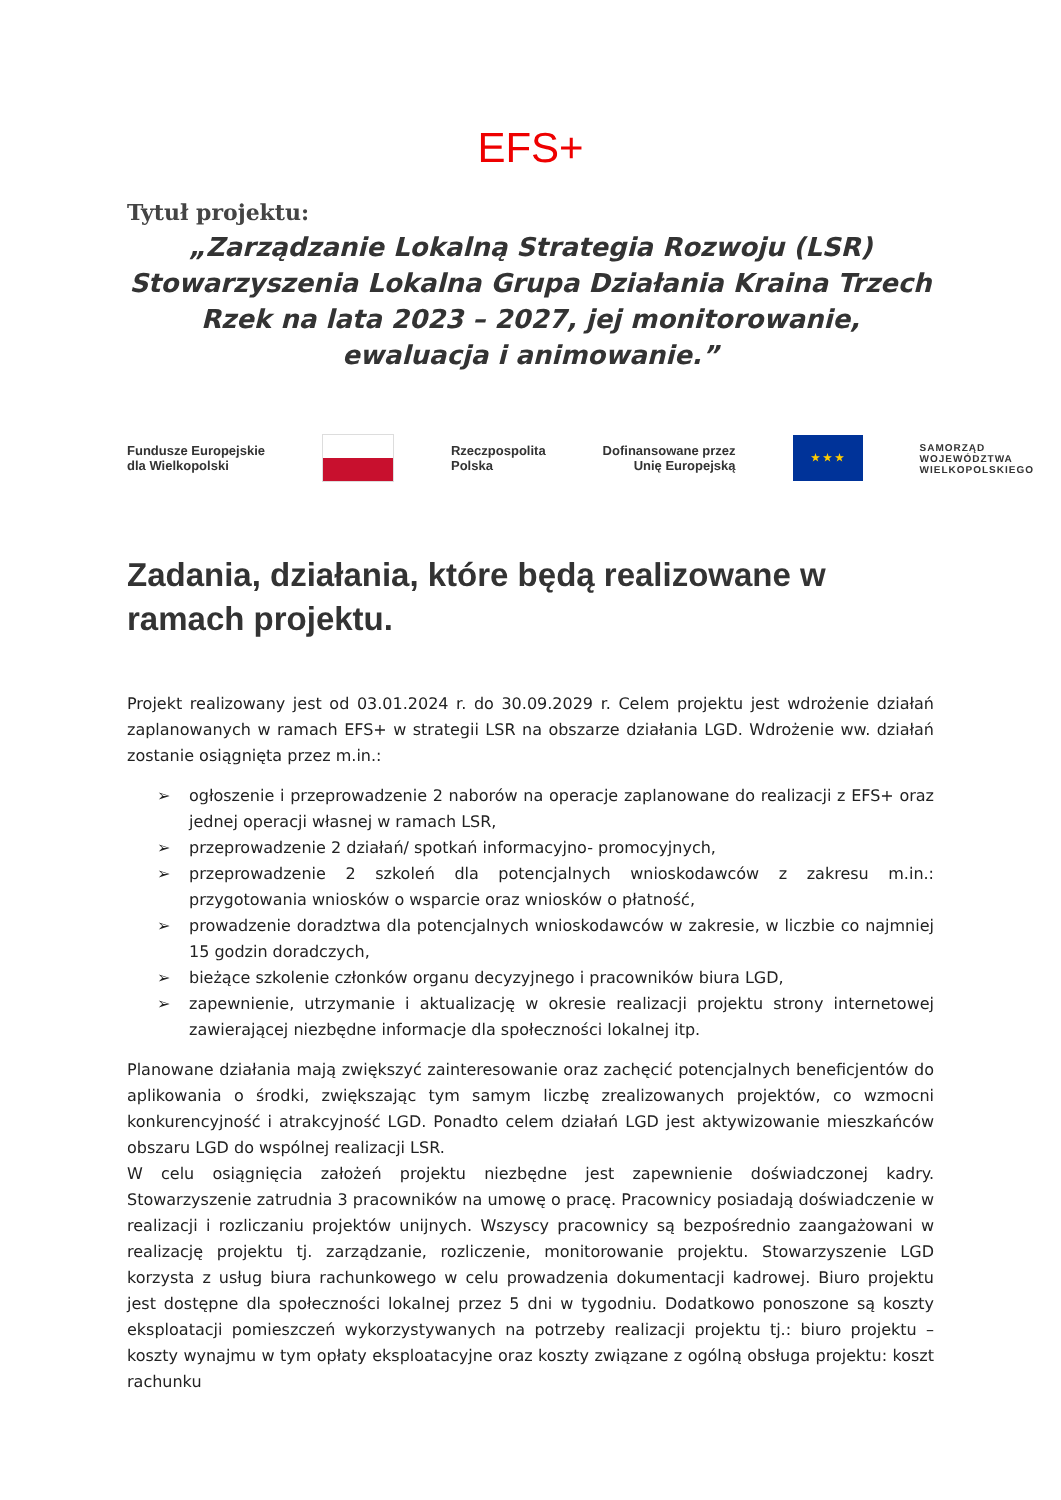EFS+
Tytuł projektu:
„Zarządzanie Lokalną Strategia Rozwoju (LSR) Stowarzyszenia Lokalna Grupa Działania Kraina Trzech Rzek na lata 2023 – 2027, jej monitorowanie, ewaluacja i animowanie.”
Fundusze Europejskie
dla Wielkopolski
Rzeczpospolita
Polska
Dofinansowane przez
Unię Europejską
★ ★ ★
SAMORZĄD
WOJEWÓDZTWA
WIELKOPOLSKIEGO
Zadania, działania, które będą realizowane w ramach projektu.
Projekt realizowany jest od 03.01.2024 r. do 30.09.2029 r. Celem projektu jest wdrożenie działań zaplanowanych w ramach EFS+ w strategii LSR na obszarze działania LGD. Wdrożenie ww. działań zostanie osiągnięta przez m.in.:
➢ ogłoszenie i przeprowadzenie 2 naborów na operacje zaplanowane do realizacji z EFS+ oraz jednej operacji własnej w ramach LSR,
➢ przeprowadzenie 2 działań/ spotkań informacyjno- promocyjnych,
➢ przeprowadzenie 2 szkoleń dla potencjalnych wnioskodawców z zakresu m.in.: przygotowania wniosków o wsparcie oraz wniosków o płatność,
➢ prowadzenie doradztwa dla potencjalnych wnioskodawców w zakresie, w liczbie co najmniej 15 godzin doradczych,
➢ bieżące szkolenie członków organu decyzyjnego i pracowników biura LGD,
➢ zapewnienie, utrzymanie i aktualizację w okresie realizacji projektu strony internetowej zawierającej niezbędne informacje dla społeczności lokalnej itp.
Planowane działania mają zwiększyć zainteresowanie oraz zachęcić potencjalnych beneficjentów do aplikowania o środki, zwiększając tym samym liczbę zrealizowanych projektów, co wzmocni konkurencyjność i atrakcyjność LGD. Ponadto celem działań LGD jest aktywizowanie mieszkańców obszaru LGD do wspólnej realizacji LSR.
W celu osiągnięcia założeń projektu niezbędne jest zapewnienie doświadczonej kadry. Stowarzyszenie zatrudnia 3 pracowników na umowę o pracę. Pracownicy posiadają doświadczenie w realizacji i rozliczaniu projektów unijnych. Wszyscy pracownicy są bezpośrednio zaangażowani w realizację projektu tj. zarządzanie, rozliczenie, monitorowanie projektu. Stowarzyszenie LGD korzysta z usług biura rachunkowego w celu prowadzenia dokumentacji kadrowej. Biuro projektu jest dostępne dla społeczności lokalnej przez 5 dni w tygodniu. Dodatkowo ponoszone są koszty eksploatacji pomieszczeń wykorzystywanych na potrzeby realizacji projektu tj.: biuro projektu – koszty wynajmu w tym opłaty eksploatacyjne oraz koszty związane z ogólną obsługa projektu: koszt rachunku